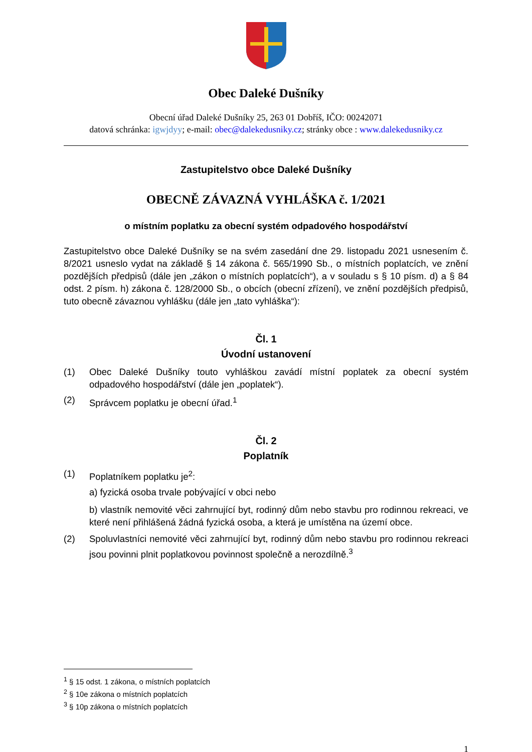Obec Daleké Dušníky
Obecní úřad Daleké Dušníky 25, 263 01 Dobříš, IČO: 00242071
datová schránka: igwjdyy; e-mail: obec@dalekedusniky.cz; stránky obce : www.dalekedusniky.cz
Zastupitelstvo obce Daleké Dušníky
OBECNĚ ZÁVAZNÁ VYHLÁŠKA č. 1/2021
o místním poplatku za obecní systém odpadového hospodářství
Zastupitelstvo obce Daleké Dušníky se na svém zasedání dne 29. listopadu 2021 usnesením č. 8/2021 usneslo vydat na základě § 14 zákona č. 565/1990 Sb., o místních poplatcích, ve znění pozdějších předpisů (dále jen „zákon o místních poplatcích“), a v souladu s § 10 písm. d) a § 84 odst. 2 písm. h) zákona č. 128/2000 Sb., o obcích (obecní zřízení), ve znění pozdějších předpisů, tuto obecně závaznou vyhlášku (dále jen „tato vyhláška“):
Čl. 1
Úvodní ustanovení
(1) Obec Daleké Dušníky touto vyhláškou zavádí místní poplatek za obecní systém odpadového hospodářství (dále jen „poplatek“).
(2) Správcem poplatku je obecní úřad.<sup>1</sup>
Čl. 2
Poplatník
(1) Poplatníkem poplatku je<sup>2</sup>:
a) fyzická osoba trvale pobývající v obci nebo
b) vlastník nemovité věci zahrnující byt, rodinný dům nebo stavbu pro rodinnou rekreaci, ve které není přihlášená žádná fyzická osoba, a která je umístěna na území obce.
(2) Spoluvlastníci nemovité věci zahrnující byt, rodinný dům nebo stavbu pro rodinnou rekreaci jsou povinni plnit poplatkovou povinnost společně a nerozdílně.<sup>3</sup>
<sup>1</sup> § 15 odst. 1 zákona, o místních poplatcích
<sup>2</sup> § 10e zákona o místních poplatcích
<sup>3</sup> § 10p zákona o místních poplatcích
1